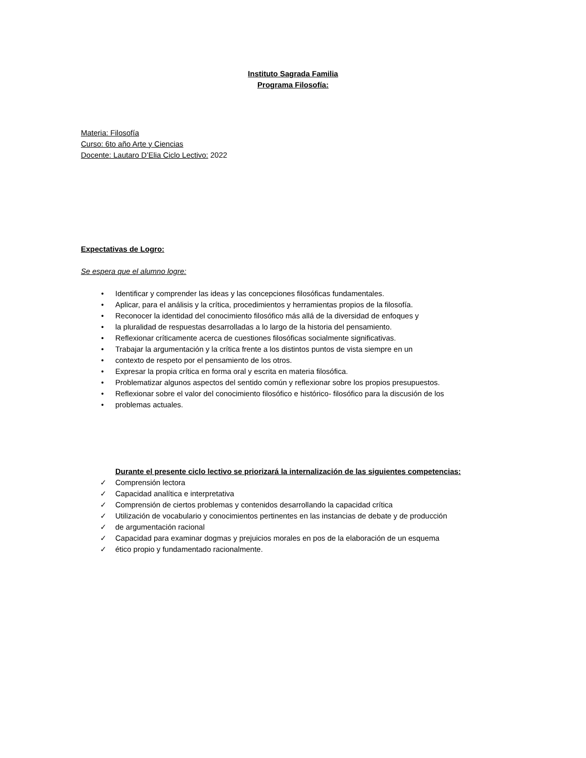Instituto Sagrada Familia
Programa Filosofía:
Materia: Filosofía
Curso: 6to año Arte y Ciencias
Docente: Lautaro D’Elia Ciclo Lectivo: 2022
Expectativas de Logro:
Se espera que el alumno logre:
• Identificar y comprender las ideas y las concepciones filosóficas fundamentales.
• Aplicar, para el análisis y la crítica, procedimientos y herramientas propios de la filosofía.
• Reconocer la identidad del conocimiento filosófico más allá de la diversidad de enfoques y
• la pluralidad de respuestas desarrolladas a lo largo de la historia del pensamiento.
• Reflexionar críticamente acerca de cuestiones filosóficas socialmente significativas.
• Trabajar la argumentación y la crítica frente a los distintos puntos de vista siempre en un
• contexto de respeto por el pensamiento de los otros.
• Expresar la propia crítica en forma oral y escrita en materia filosófica.
• Problematizar algunos aspectos del sentido común y reflexionar sobre los propios presupuestos.
• Reflexionar sobre el valor del conocimiento filosófico e histórico- filosófico para la discusión de los
• problemas actuales.
Durante el presente ciclo lectivo se priorizará la internalización de las siguientes competencias:
✓ Comprensión lectora
✓ Capacidad analítica e interpretativa
✓ Comprensión de ciertos problemas y contenidos desarrollando la capacidad crítica
✓ Utilización de vocabulario y conocimientos pertinentes en las instancias de debate y de producción
✓ de argumentación racional
✓ Capacidad para examinar dogmas y prejuicios morales en pos de la elaboración de un esquema
✓ ético propio y fundamentado racionalmente.